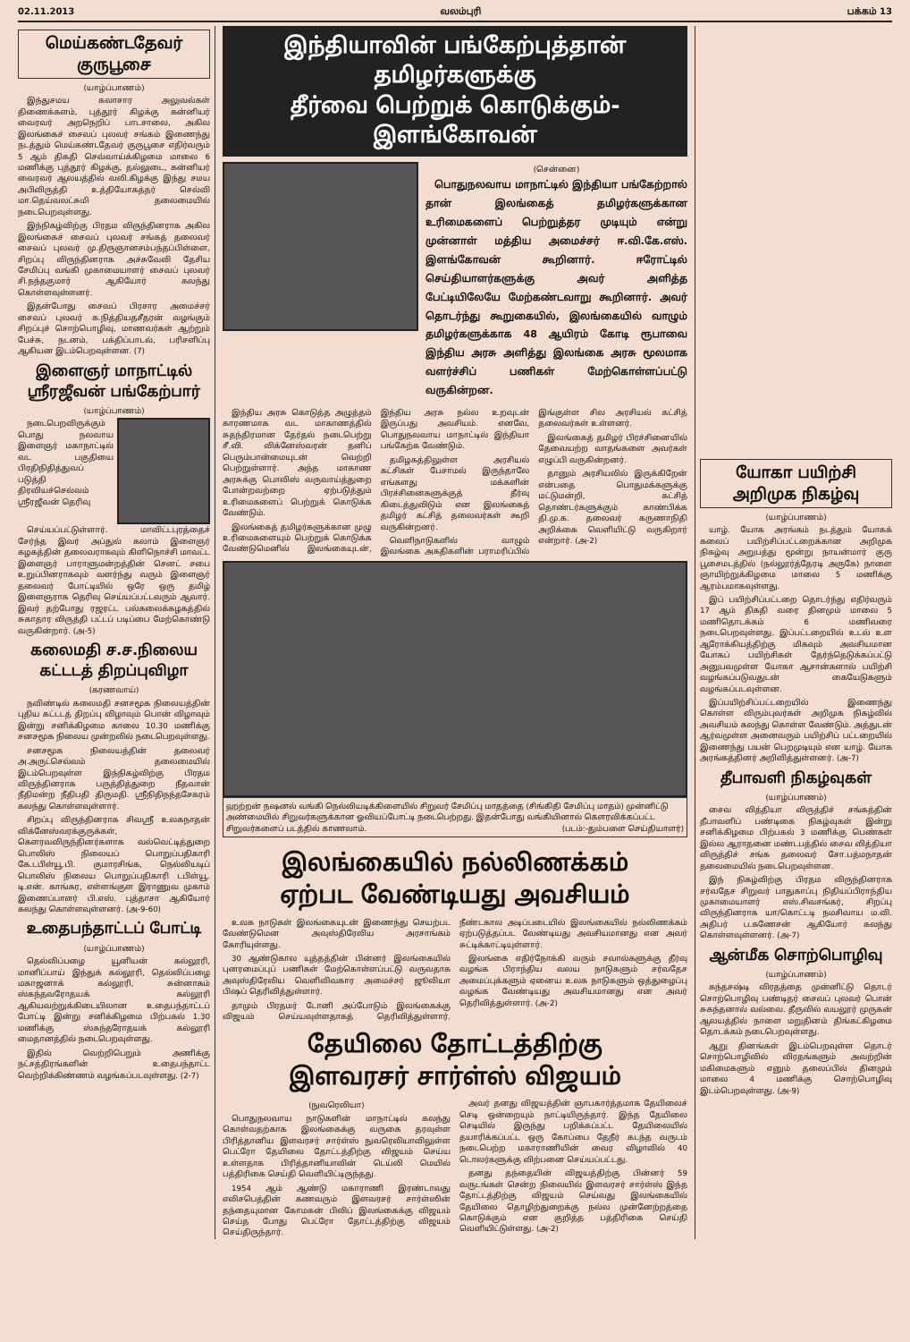02.11.2013 வலம்புரி பக்கம் 13
மெய்கண்டதேவர் குருபூசை
(யாழ்ப்பாணம்)
இந்துசமய கலாசார அலுவல்கள் திணைக்களம், புத்தூர் கிழக்கு கன்னியர் வைரவர் அறநெறிப் பாடசாலை, அகில இலங்கைச் சைவப் புலவர் சங்கம் இணைந்து நடத்தும் மெய்கண்டதேவர் குருபூசை எதிர்வரும் 5 ஆம் திகதி செவ்வாய்க்கிழமை மாலை 6 மணிக்கு புத்தூர் கிழக்கு, தல்லுடை, கன்னியர் வைரவர் ஆலயத்தில் வலி.கிழக்கு இந்து சமய அபிவிருத்தி உத்தியோகத்தர் செல்வி மா.தெய்வலட்சுமி தலைமையில் நடைபெறவுள்ளது.
இந்நிகழ்விற்கு பிரதம விருந்தினராக அகில இலங்கைச் சைவப் புலவர் சங்கத் தலைவர் சைவப் புலவர் மு.திருஞானசம்பந்தப்பிள்ளை, சிறப்பு விருந்தினராக அச்சுவேலி தேசிய சேமிப்பு வங்கி முகாமையாளர் சைவப் புலவர் சி.நந்தகுமார் ஆகியோர் கலந்து கொள்ளவுள்ளனர்.
இதன்போது சைவப் பிரசார அமைச்சர் சைவப் புலவர் க.நித்தியதசீதரன் வழங்கும் சிறப்புச் சொற்பொழிவு, மாணவர்கள் ஆற்றும் பேச்சு, நடனம், பக்திப்பாடல், பரிசளிப்பு ஆகியன இடம்பெறவுள்ளன. (7)
இளைஞர் மாநாட்டில் ஸ்ரீரஜீவன் பங்கேற்பார்
(யாழ்ப்பாணம்)
நடைபெறவிருக்கும் பொது நலவாய இளைஞர் மகாநாட்டில் வட பகுதியை பிரதிநிதித்துவப் படுத்தி திரவியச்செல்வம் ஸ்ரீரஜீவன் தெரிவு
செய்யப்பட்டுள்ளார். மாவிட்டபுரத்தைச் சேர்ந்த இவர் அப்துல் கலாம் இளைஞர் கழகத்தின் தலைவராகவும் கிளிநொச்சி மாவட்ட இளைஞர் பாராளுமன்றத்தின் செனட் சபை உறுப்பினராகவும் வளர்ந்து வரும் இளைஞர் தலைவர் போட்டியில் ஒரே ஒரு தமிழ் இளைஞராக தெரிவு செய்யப்பட்டவரும் ஆவார். இவர் தற்போது ரஜரட்ட பல்கலைக்கழகத்தில் சுகாதார விருத்தி பட்டப் படிப்பை மேற்கொண்டு வருகின்றார். (அ-5)
கலைமதி ச.ச.நிலைய கட்டடத் திறப்புவிழா
(கரணவாய்)
நவிண்டில் கலைமதி சனசமூக நிலையத்தின் புதிய கட்டடத் திறப்பு விழாவும் பொன் விழாவும் இன்று சனிக்கிழமை காலை 10.30 மணிக்கு சனசமூக நிலைய முன்றலில் நடைபெறவுள்ளது.
சனசமூக நிலையத்தின் தலைவர் அ.அருட்செல்வம் தலைமையில் இடம்பெறவுள்ள இந்நிகழ்விற்கு பிரதம விருந்தினராக பருத்தித்துறை நீதவான் நீதிமன்ற நீதிபதி திருமதி. ஸ்ரீநிதிநந்தசேகரம் கலந்து கொள்ளவுள்ளார்.
சிறப்பு விருந்தினராக சிவஸ்ரீ உலகநாதன் விக்னேஸ்வரக்குருக்கள், கௌரவவிருந்தினர்களாக வல்வெட்டித்துறை பொலிஸ் நிலையப் பொறுப்பதிகாரி கே.டபிள்யூ.பி. குமாரசிங்க, நெல்லியடிப் பொலிஸ் நிலைய பொறுப்பதிகாரி டபிள்யூ. டி.என். காங்கர, எள்ளங்குள இராணுவ முகாம் இணைப்பாளர் பி.எஸ். புத்தாசா ஆகியோர் கலந்து கொள்ளவுள்ளனர். (அ-9-60)
உதைபந்தாட்டப் போட்டி
(யாழ்ப்பாணம்)
தெல்லிப்பழை யூனியன் கல்லூரி, மானிப்பாய் இந்துக் கல்லூரி, தெல்லிப்பழை மகாஜனாக் கல்லூரி, சுன்னாகம் ஸ்கந்தவரோதயக் கல்லூரி ஆகியவற்றுக்கிடையிலான உதைபந்தாட்டப் போட்டி இன்று சனிக்கிழமை பிற்பகல் 1.30 மணிக்கு ஸ்கந்தரோதயக் கல்லூரி மைதானத்தில் நடைபெறவுள்ளது.
இதில் வெற்றிபெறும் அணிக்கு நட்சத்திரங்களின் உதைபந்தாட்ட வெற்றிக்கிண்ணம் வழங்கப்படவுள்ளது. (2-7)
இந்தியாவின் பங்கேற்புத்தான் தமிழர்களுக்கு
தீர்வை பெற்றுக் கொடுக்கும்-இளங்கோவன்
(சென்னை)
பொதுநலவாய மாநாட்டில் இந்தியா பங்கேற்றால் தான் இலங்கைத் தமிழர்களுக்கான உரிமைகளைப் பெற்றுத்தர முடியும் என்று முன்னாள் மத்திய அமைச்சர் ஈ.வி.கே.எஸ். இளங்கோவன் கூறினார். ஈரோட்டில் செய்தியாளர்களுக்கு அவர் அளித்த பேட்டியிலேயே மேற்கண்டவாறு கூறினார். அவர் தொடர்ந்து கூறுகையில், இலங்கையில் வாழும் தமிழர்களுக்காக 48 ஆயிரம் கோடி ரூபாவை இந்திய அரசு அளித்து இலங்கை அரசு மூலமாக வளர்ச்சிப் பணிகள் மேற்கொள்ளப்பட்டு வருகின்றன.
இந்திய அரசு கொடுத்த அழுத்தம் காரணமாக வட மாகாணத்தில் சுதந்திரமான தேர்தல் நடைபெற்று சீ.வி. விக்னேஸ்வரன் தனிப் பெரும்பான்மையுடன் வெற்றி பெற்றுள்ளார். அந்த மாகாண அரசுக்கு பொலிஸ் வருவாய்த்துறை போன்றவற்றை ஏற்படுத்தும் உரிமைகளைப் பெற்றுக் கொடுக்க வேண்டும்.
இலங்கைத் தமிழர்களுக்கான முழு உரிமைகளையும் பெற்றுக் கொடுக்க வேண்டுமெனில் இலங்கையுடன், இந்திய அரசு நல்ல உறவுடன் இருப்பது அவசியம். எனவே, பொதுநலவாய மாநாட்டில் இந்தியா பங்கேற்க வேண்டும்.
தமிழகத்திலுள்ள அரசியல் கட்சிகள் பேசாமல் இருந்தாலே எங்களது மக்களின் பிரச்சினைகளுக்குத் தீர்வு கிடைத்துவிடும் என இலங்கைத் தமிழர் கட்சித் தலைவர்கள் கூறி வருகின்றனர்.
வெளிநாடுகளில் வாழும் இலங்கை அகதிகளின் பராமரிப்பில் இங்குள்ள சில அரசியல் கட்சித் தலைவர்கள் உள்ளனர்.
இலங்கைத் தமிழர் பிரச்சினையில் தேவையற்ற வாதங்களை அவர்கள் எழுப்பி வருகின்றனர்.
தானும் அரசியலில் இருக்கிறேன் என்பதை பொதுமக்களுக்கு மட்டுமன்றி, கட்சித் தொண்டர்களுக்கும் காண்பிக்க தி.மு.க. தலைவர் கருணாநிதி அறிக்கை வெளியிட்டு வருகிறார் என்றார். (அ-2)
ஹற்றன் நஷனல் வங்கி நெல்லியடிக்கிளையில் சிறுவர் சேமிப்பு மாதத்தை (சிங்கிதி சேமிப்பு மாதம்) முன்னிட்டு அண்மையில் சிறுவர்களுக்கான ஓவியப்போட்டி நடைபெற்றது. இதன்போது வங்கியினால் கௌரவிக்கப்பட்ட சிறுவர்களைப் படத்தில் காணலாம். (படம்:-தும்பளை செய்தியாளர்)
இலங்கையில் நல்லிணக்கம்
ஏற்பட வேண்டியது அவசியம்
உலக நாடுகள் இலங்கையுடன் இணைந்து செயற்பட வேண்டுமென அவுஸ்திரேலிய அரசாங்கம் கோரியுள்ளது.
30 ஆண்டுகால யுத்தத்தின் பின்னர் இலங்கையில் புனரமைப்புப் பணிகள் மேற்கொள்ளப்பட்டு வருவதாக அவுஸ்திரேலிய வெளிவிவகார அமைச்சர் ஜூலியா பிஷப் தெரிவித்துள்ளார்.
தாமும் பிரதமர் டோனி அப்போடும் இலங்கைக்கு விஜயம் செய்யவுள்ளதாகத் தெரிவித்துள்ளார். நீண்டகால அடிப்படையில் இலங்கையில் நல்லிணக்கம் ஏற்படுத்தப்பட வேண்டியது அவசியமானது என அவர் சுட்டிக்காட்டியுள்ளார்.
இலங்கை எதிர்நோக்கி வரும் சவால்களுக்கு தீர்வு வழங்க பிராந்திய வலய நாடுகளும் சர்வதேச அமைப்புக்களும் ஏனைய உலக நாடுகளும் ஒத்துழைப்பு வழங்க வேண்டியது அவசியமானது என அவர் தெரிவித்துள்ளார். (அ-2)
தேயிலை தோட்டத்திற்கு
இளவரசர் சார்ள்ஸ் விஜயம்
(நுவரெலியா)
பொதுநலவாய நாடுகளின் மாநாட்டில் கலந்து கொள்வதற்காக இலங்கைக்கு வருகை தரவுள்ள பிரித்தானிய இளவரசர் சார்ள்ஸ் நுவரெலியாவிலுள்ள பெட்ரோ தேயிலை தோட்டத்திற்கு விஜயம் செய்ய உள்ளதாக பிரித்தானியாவின் டெய்லி மெயில் பத்திரிகை செய்தி வெளியிட்டிருந்தது.
1954 ஆம் ஆண்டு மகாராணி இரண்டாவது எலிசபெத்தின் கணவரும் இளவரசர் சார்ள்ஸின் தந்தையுமான கோமகன் பிலிப் இலங்கைக்கு விஜயம் செய்த போது பெட்ரோ தோட்டத்திற்கு விஜயம் செய்திருந்தார்.
அவர் தனது விஜயத்தின் ஞாபகார்த்தமாக தேயிலைச் செடி ஒன்றையும் நாட்டியிருந்தார். இந்த தேயிலை செடியில் இருந்து பறிக்கப்பட்ட தேயிலையில் தயாரிக்கப்பட்ட ஒரு கோப்பை தேநீர் கடந்த வருடம் நடைபெற்ற மகாராணியின் வைர விழாவில் 40 டொலர்களுக்கு விற்பனை செய்யப்பட்டது.
தனது தந்தையின் விஜயத்திற்கு பின்னர் 59 வருடங்கள் சென்ற நிலையில் இளவரசர் சார்ள்ஸ் இந்த தோட்டத்திற்கு விஜயம் செய்வது இலங்கையில் தேயிலை தொழிற்துறைக்கு நல்ல முன்னேற்றத்தை கொடுக்கும் என குறித்த பத்திரிகை செய்தி வெளியிட்டுள்ளது. (அ-2)
யோகா பயிற்சி அறிமுக நிகழ்வு
(யாழ்ப்பாணம்)
யாழ். யோக அரங்கம் நடத்தும் யோகக் கலைப் பயிற்சிப்பட்டறைக்கான அறிமுக நிகழ்வு அறுபத்து மூன்று நாயன்மார் குரு பூசைமடத்தில் (நல்லூர்த்தேரடி அருகே) நாளை ஞாயிற்றுக்கிழமை மாலை 5 மணிக்கு ஆரம்பமாகவுள்ளது.
இப் பயிற்சிப்பட்டறை தொடர்ந்து எதிர்வரும் 17 ஆம் திகதி வரை தினமும் மாலை 5 மணிதொடக்கம் 6 மணிவரை நடைபெறவுள்ளது. இப்பட்டறையில் உடல் உள ஆரோக்கியத்திற்கு மிகவும் அவசியமான யோகப் பயிற்சிகள் தேர்ந்தெடுக்கப்பட்டு அனுபவமுள்ள யோகா ஆசான்களால் பயிற்சி வழங்கப்படுவதுடன் கையேடுகளும் வழங்கப்படவுள்ளன.
இப்பயிற்சிப்பட்டறையில் இணைந்து கொள்ள விரும்புவர்கள் அறிமுக நிகழ்வில் அவசியம் கலந்து கொள்ள வேண்டும். அத்துடன் ஆர்வமுள்ள அனைவரும் பயிற்சிப் பட்டறையில் இணைந்து பயன் பெறமுடியும் என யாழ். யோக அரங்கத்தினர் அறிவித்துள்ளனர். (அ-7)
தீபாவளி நிகழ்வுகள்
(யாழ்ப்பாணம்)
சைவ வித்தியா விருத்திச் சங்கத்தின் தீபாவளிப் பண்டிகை நிகழ்வுகள் இன்று சனிக்கிழமை பிற்பகல் 3 மணிக்கு பெண்கள் இல்ல ஆராதனை மண்டபத்தில் சைவ வித்தியா விருத்திச் சங்க தலைவர் சோ.பத்மநாதன் தலைமையில் நடைபெறவுள்ளன.
இந் நிகழ்விற்கு பிரதம விருந்தினராக சர்வதேச சிறுவர் பாதுகாப்பு நிதியப்பிராந்திய முகாமையாளர் எஸ்.சிவசங்கர், சிறப்பு விருந்தினராக யா/கொட்டடி நமசிவாய ம.வி. அதிபர் ப.கணேசன் ஆகியோர் கலந்து கொள்ளவுள்ளனர். (அ-7)
ஆன்மீக சொற்பொழிவு
(யாழ்ப்பாணம்)
கந்தசஷ்டி விரதத்தை முன்னிட்டு தொடர் சொற்பொழிவு பண்டிதர் சைவப் புலவர் பொன் சுகந்தனால் வல்வை. தீருவில் வயலூர் முருகன் ஆலயத்தில் நாளை மறுதினம் திங்கட்கிழமை தொடக்கம் நடைபெறவுள்ளது.
ஆறு தினங்கள் இடம்பெறவுள்ள தொடர் சொற்பொழிவில் விரதங்களும் அவற்றின் மகிமைகளும் எனும் தலைப்பில் தினமும் மாலை 4 மணிக்கு சொற்பொழிவு இடம்பெறவுள்ளது. (அ-9)